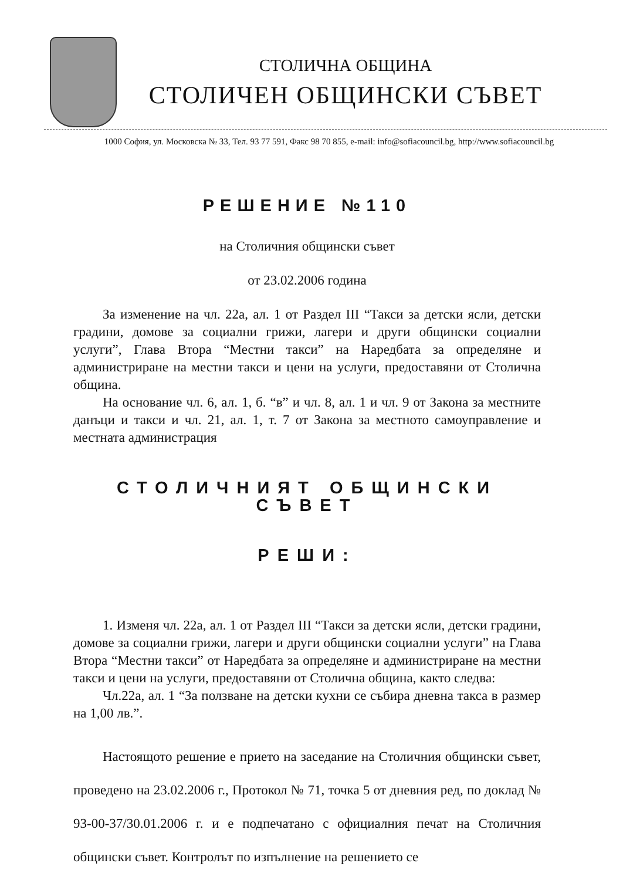СТОЛИЧНА ОБЩИНА
СТОЛИЧЕН ОБЩИНСКИ СЪВЕТ
1000 София, ул. Московска № 33, Тел. 93 77 591, Факс 98 70 855, e-mail: info@sofiacouncil.bg, http://www.sofiacouncil.bg
РЕШЕНИЕ №110
на Столичния общински съвет
от 23.02.2006 година
За изменение на чл. 22а, ал. 1 от Раздел III “Такси за детски ясли, детски градини, домове за социални грижи, лагери и други общински социални услуги”, Глава Втора “Местни такси” на Наредбата за определяне и администриране на местни такси и цени на услуги, предоставяни от Столична община.
На основание чл. 6, ал. 1, б. “в” и чл. 8, ал. 1 и чл. 9 от Закона за местните данъци и такси и чл. 21, ал. 1, т. 7 от Закона за местното самоуправление и местната администрация
СТОЛИЧНИЯТ ОБЩИНСКИ СЪВЕТ
РЕШИ:
1. Изменя чл. 22а, ал. 1 от Раздел III “Такси за детски ясли, детски градини, домове за социални грижи, лагери и други общински социални услуги” на Глава Втора “Местни такси” от Наредбата за определяне и администриране на местни такси и цени на услуги, предоставяни от Столична община, както следва:
Чл.22а, ал. 1 “За ползване на детски кухни се събира дневна такса в размер на 1,00 лв.”.
Настоящото решение е прието на заседание на Столичния общински съвет, проведено на 23.02.2006 г., Протокол № 71, точка 5 от дневния ред, по доклад № 93-00-37/30.01.2006 г. и е подпечатано с официалния печат на Столичния общински съвет. Контролът по изпълнение на решението се